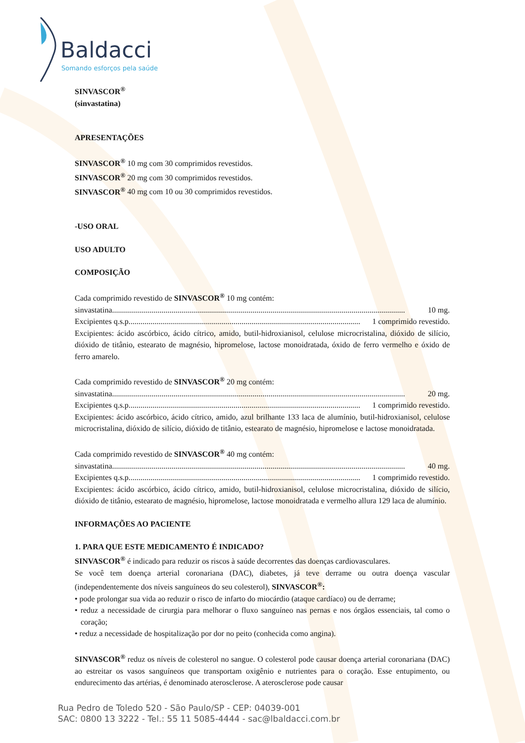Baldacci
Somando esforços pela saúde
SINVASCOR<sup>®</sup>
(sinvastatina)
APRESENTAÇÕES
SINVASCOR<sup>®</sup> 10 mg com 30 comprimidos revestidos.
SINVASCOR<sup>®</sup> 20 mg com 30 comprimidos revestidos.
SINVASCOR<sup>®</sup> 40 mg com 10 ou 30 comprimidos revestidos.
-USO ORAL
USO ADULTO
COMPOSIÇÃO
Cada comprimido revestido de SINVASCOR<sup>®</sup> 10 mg contém:
sinvastatina.................................................................................................................................................... 10 mg.
Excipientes q.s.p. .................................................................................................................... 1 comprimido revestido.
Excipientes: ácido ascórbico, ácido cítrico, amido, butil-hidroxianisol, celulose microcristalina, dióxido de silício, dióxido de titânio, estearato de magnésio, hipromelose, lactose monoidratada, óxido de ferro vermelho e óxido de ferro amarelo.
Cada comprimido revestido de SINVASCOR<sup>®</sup> 20 mg contém:
sinvastatina.................................................................................................................................................... 20 mg.
Excipientes q.s.p. .................................................................................................................... 1 comprimido revestido.
Excipientes: ácido ascórbico, ácido cítrico, amido, azul brilhante 133 laca de alumínio, butil-hidroxianisol, celulose microcristalina, dióxido de silício, dióxido de titânio, estearato de magnésio, hipromelose e lactose monoidratada.
Cada comprimido revestido de SINVASCOR<sup>®</sup> 40 mg contém:
sinvastatina.................................................................................................................................................... 40 mg.
Excipientes q.s.p. .................................................................................................................... 1 comprimido revestido.
Excipientes: ácido ascórbico, ácido cítrico, amido, butil-hidroxianisol, celulose microcristalina, dióxido de silício, dióxido de titânio, estearato de magnésio, hipromelose, lactose monoidratada e vermelho allura 129 laca de alumínio.
INFORMAÇÕES AO PACIENTE
1. PARA QUE ESTE MEDICAMENTO É INDICADO?
SINVASCOR<sup>®</sup> é indicado para reduzir os riscos à saúde decorrentes das doenças cardiovasculares.
Se você tem doença arterial coronariana (DAC), diabetes, já teve derrame ou outra doença vascular (independentemente dos níveis sanguíneos do seu colesterol), SINVASCOR<sup>®</sup>:
• pode prolongar sua vida ao reduzir o risco de infarto do miocárdio (ataque cardíaco) ou de derrame;
• reduz a necessidade de cirurgia para melhorar o fluxo sanguíneo nas pernas e nos órgãos essenciais, tal como o coração;
• reduz a necessidade de hospitalização por dor no peito (conhecida como angina).
SINVASCOR<sup>®</sup> reduz os níveis de colesterol no sangue. O colesterol pode causar doença arterial coronariana (DAC) ao estreitar os vasos sanguíneos que transportam oxigênio e nutrientes para o coração. Esse entupimento, ou endurecimento das artérias, é denominado aterosclerose. A aterosclerose pode causar
Rua Pedro de Toledo 520 - São Paulo/SP - CEP: 04039-001
SAC: 0800 13 3222 - Tel.: 55 11 5085-4444 - sac@lbaldacci.com.br